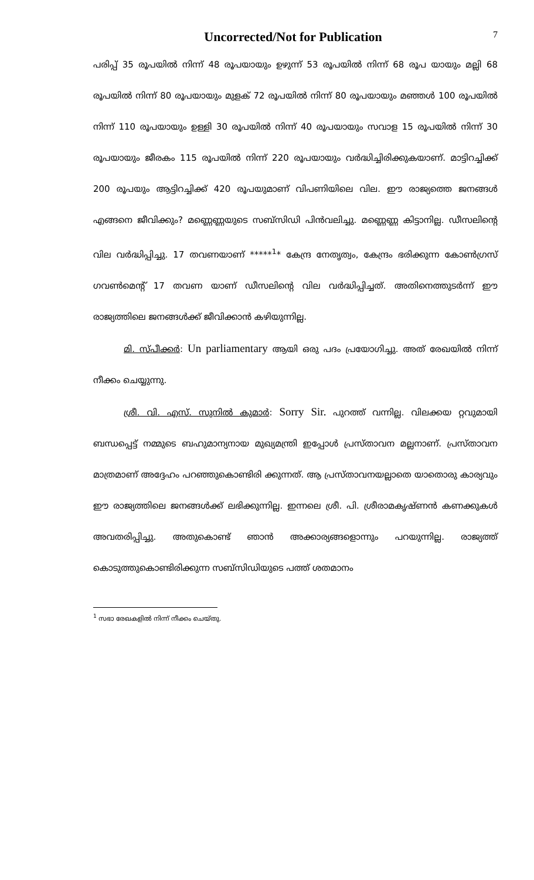Uncorrected/Not for Publication 7
പരിപ്പ് 35 രൂപയിൽ നിന്ന് 48 രൂപയായും ഉഴുന്ന് 53 രൂപയിൽ നിന്ന് 68 രൂപ യായും മല്ലി 68 രൂപയിൽ നിന്ന് 80 രൂപയായും മുളക് 72 രൂപയിൽ നിന്ന് 80 രൂപയായും മഞ്ഞൾ 100 രൂപയിൽ നിന്ന് 110 രൂപയായും ഉള്ളി 30 രൂപയിൽ നിന്ന് 40 രൂപയായും സവാള 15 രൂപയിൽ നിന്ന് 30 രൂപയായും ജീരകം 115 രൂപയിൽ നിന്ന് 220 രൂപയായും വർദ്ധിച്ചിരിക്കുകയാണ്. മാട്ടിറച്ചിക്ക് 200 രൂപയും ആട്ടിറച്ചിക്ക് 420 രൂപയുമാണ് വിപണിയിലെ വില. ഈ രാജ്യത്തെ ജനങ്ങൾ എങ്ങനെ ജീവിക്കും? മണ്ണെണ്ണയുടെ സബ്സിഡി പിൻവലിച്ചു. മണ്ണെണ്ണ കിട്ടാനില്ല. ഡീസലിന്റെ വില വർദ്ധിപ്പിച്ചു. 17 തവണയാണ് *****<sup>1</sup>* കേന്ദ്ര നേതൃത്വം, കേന്ദ്രം ഭരിക്കുന്ന കോൺഗ്രസ് ഗവൺമെന്റ് 17 തവണ യാണ് ഡീസലിന്റെ വില വർദ്ധിപ്പിച്ചത്. അതിനെത്തുടർന്ന് ഈ രാജ്യത്തിലെ ജനങ്ങൾക്ക് ജീവിക്കാൻ കഴിയുന്നില്ല.
മി. സ്പീക്കർ: Un parliamentary ആയി ഒരു പദം പ്രയോഗിച്ചു. അത് രേഖയിൽ നിന്ന് നീക്കം ചെയ്യുന്നു.
ശ്രീ. വി. എസ്. സുനിൽ കുമാർ: Sorry Sir. പുറത്ത് വന്നില്ല. വിലക്കയ റ്റവുമായി ബന്ധപ്പെട്ട് നമ്മുടെ ബഹുമാന്യനായ മുഖ്യമന്ത്രി ഇപ്പോൾ പ്രസ്താവന മല്ലനാണ്. പ്രസ്താവന മാത്രമാണ് അദ്ദേഹം പറഞ്ഞുകൊണ്ടിരി ക്കുന്നത്. ആ പ്രസ്താവനയല്ലാതെ യാതൊരു കാര്യവും ഈ രാജ്യത്തിലെ ജനങ്ങൾക്ക് ലഭിക്കുന്നില്ല. ഇന്നലെ ശ്രീ. പി. ശ്രീരാമകൃഷ്ണൻ കണക്കുകൾ അവതരിപ്പിച്ചു. അതുകൊണ്ട് ഞാൻ അക്കാര്യങ്ങളൊന്നും പറയുന്നില്ല. രാജ്യത്ത് കൊടുത്തുകൊണ്ടിരിക്കുന്ന സബ്സിഡിയുടെ പത്ത് ശതമാനം
<sup>1</sup> സഭാ രേഖകളിൽ നിന്ന് നീക്കം ചെയ്തു.